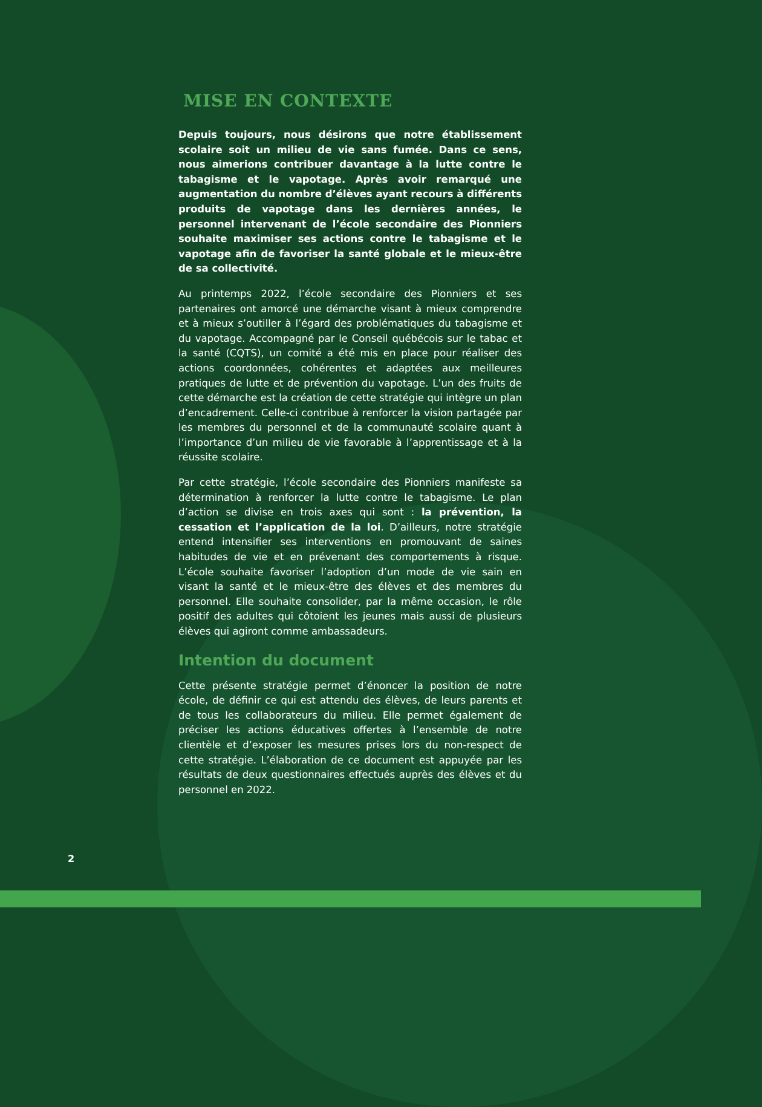MISE EN CONTEXTE
Depuis toujours, nous désirons que notre établissement scolaire soit un milieu de vie sans fumée. Dans ce sens, nous aimerions contribuer davantage à la lutte contre le tabagisme et le vapotage. Après avoir remarqué une augmentation du nombre d’élèves ayant recours à différents produits de vapotage dans les dernières années, le personnel intervenant de l’école secondaire des Pionniers souhaite maximiser ses actions contre le tabagisme et le vapotage afin de favoriser la santé globale et le mieux-être de sa collectivité.
Au printemps 2022, l’école secondaire des Pionniers et ses partenaires ont amorcé une démarche visant à mieux comprendre et à mieux s’outiller à l’égard des problématiques du tabagisme et du vapotage. Accompagné par le Conseil québécois sur le tabac et la santé (CQTS), un comité a été mis en place pour réaliser des actions coordonnées, cohérentes et adaptées aux meilleures pratiques de lutte et de prévention du vapotage. L’un des fruits de cette démarche est la création de cette stratégie qui intègre un plan d’encadrement. Celle-ci contribue à renforcer la vision partagée par les membres du personnel et de la communauté scolaire quant à l’importance d’un milieu de vie favorable à l’apprentissage et à la réussite scolaire.
Par cette stratégie, l’école secondaire des Pionniers manifeste sa détermination à renforcer la lutte contre le tabagisme. Le plan d’action se divise en trois axes qui sont : la prévention, la cessation et l’application de la loi. D’ailleurs, notre stratégie entend intensifier ses interventions en promouvant de saines habitudes de vie et en prévenant des comportements à risque. L’école souhaite favoriser l’adoption d’un mode de vie sain en visant la santé et le mieux-être des élèves et des membres du personnel. Elle souhaite consolider, par la même occasion, le rôle positif des adultes qui côtoient les jeunes mais aussi de plusieurs élèves qui agiront comme ambassadeurs.
Intention du document
Cette présente stratégie permet d’énoncer la position de notre école, de définir ce qui est attendu des élèves, de leurs parents et de tous les collaborateurs du milieu. Elle permet également de préciser les actions éducatives offertes à l’ensemble de notre clientèle et d’exposer les mesures prises lors du non-respect de cette stratégie. L’élaboration de ce document est appuyée par les résultats de deux questionnaires effectués auprès des élèves et du personnel en 2022.
2